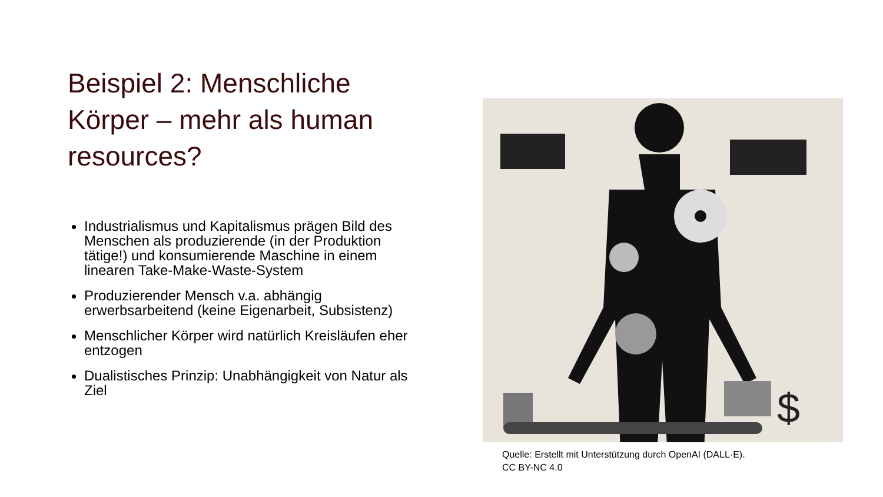Beispiel 2: Menschliche Körper – mehr als human resources?
Industrialismus und Kapitalismus prägen Bild des Menschen als produzierende (in der Produktion tätige!) und konsumierende Maschine in einem linearen Take-Make-Waste-System
Produzierender Mensch v.a. abhängig erwerbsarbeitend (keine Eigenarbeit, Subsistenz)
Menschlicher Körper wird natürlich Kreisläufen eher entzogen
Dualistisches Prinzip: Unabhängigkeit von Natur als Ziel
$
Quelle: Erstellt mit Unterstützung durch OpenAI (DALL·E).
CC BY-NC 4.0